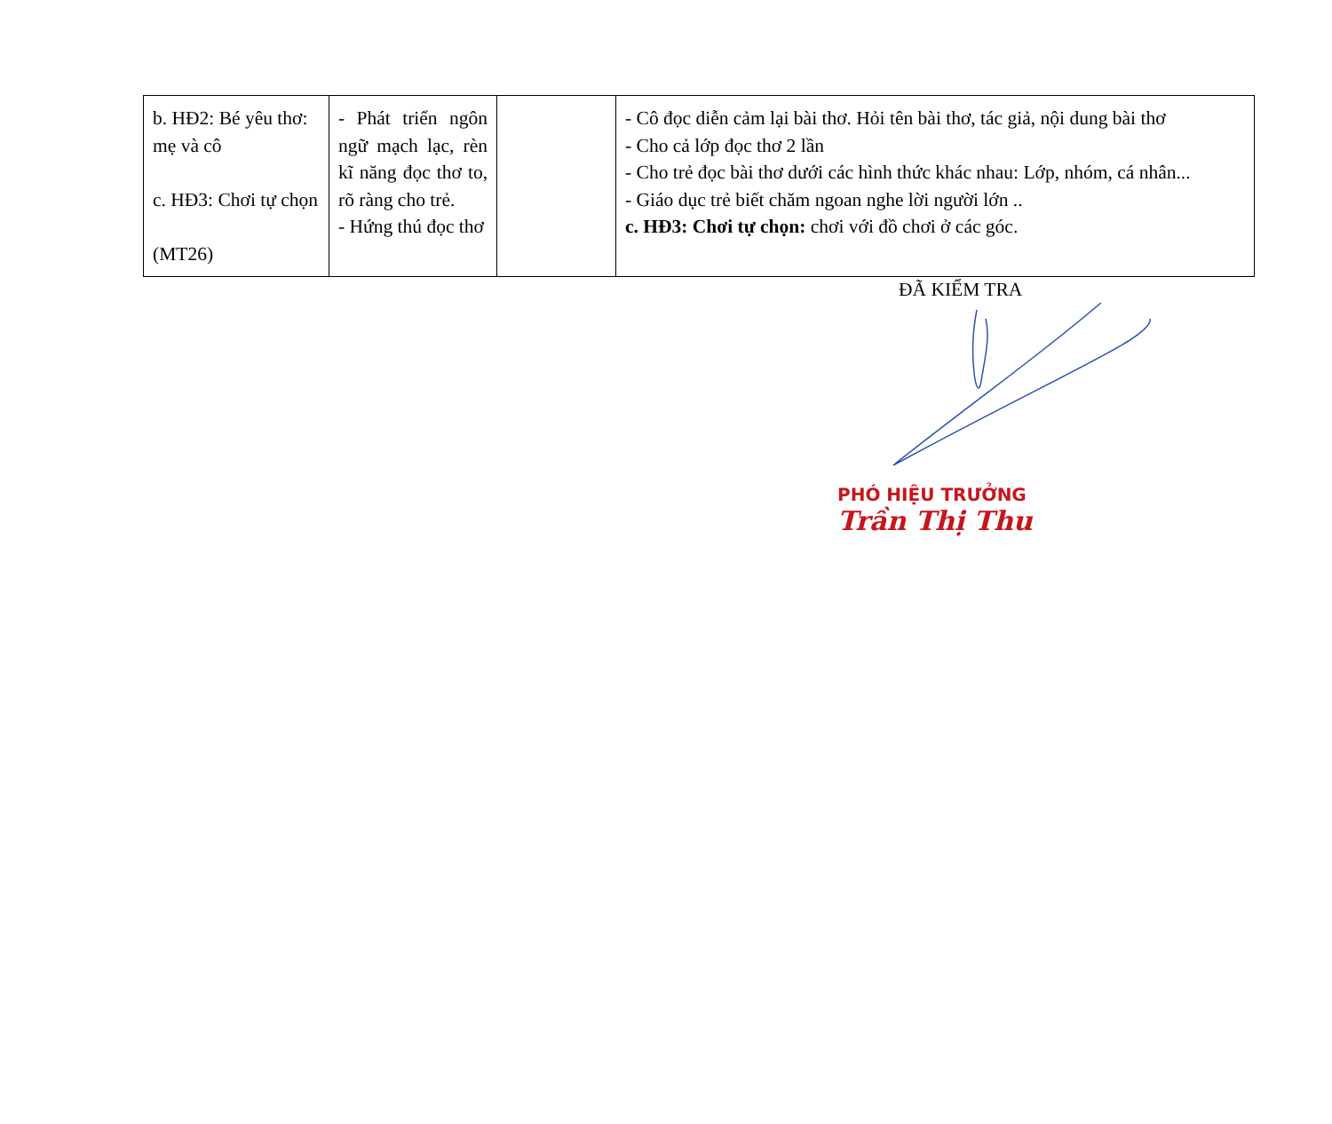| b. HĐ2: Bé yêu thơ: mẹ và cô c. HĐ3: Chơi tự chọn (MT26) | - Phát triển ngôn ngữ mạch lạc, rèn kĩ năng đọc thơ to, rõ ràng cho trẻ. - Hứng thú đọc thơ | | - Cô đọc diễn cảm lại bài thơ. Hỏi tên bài thơ, tác giả, nội dung bài thơ - Cho cả lớp đọc thơ 2 lần - Cho trẻ đọc bài thơ dưới các hình thức khác nhau: Lớp, nhóm, cá nhân... - Giáo dục trẻ biết chăm ngoan nghe lời người lớn .. c. HĐ3: Chơi tự chọn: chơi với đồ chơi ở các góc. |
ĐÃ KIỂM TRA
PHÓ HIỆU TRƯỞNG
Trần Thị Thu